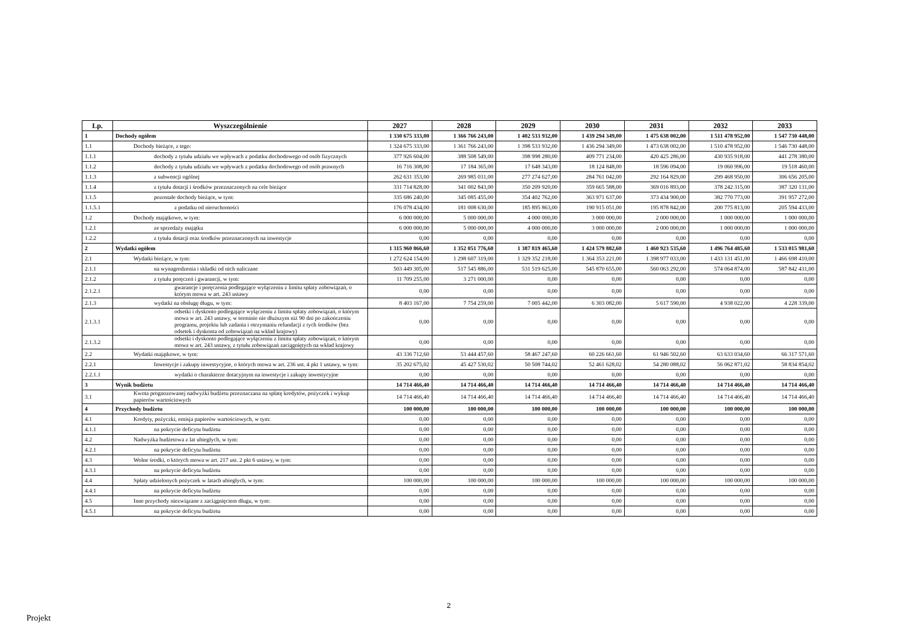| Lp. | Wyszczególnienie | 2027 | 2028 | 2029 | 2030 | 2031 | 2032 | 2033 |
| --- | --- | --- | --- | --- | --- | --- | --- | --- |
| 1 | Dochody ogółem | 1 330 675 333,00 | 1 366 766 243,00 | 1 402 533 932,00 | 1 439 294 349,00 | 1 475 638 002,00 | 1 511 478 952,00 | 1 547 730 448,00 |
| 1.1 | Dochody bieżące, z tego: | 1 324 675 333,00 | 1 361 766 243,00 | 1 398 533 932,00 | 1 436 294 349,00 | 1 473 638 002,00 | 1 510 478 952,00 | 1 546 730 448,00 |
| 1.1.1 | dochody z tytułu udziału we wpływach z podatku dochodowego od osób fizycznych | 377 926 604,00 | 388 508 549,00 | 398 998 280,00 | 409 771 234,00 | 420 425 286,00 | 430 935 918,00 | 441 278 380,00 |
| 1.1.2 | dochody z tytułu udziału we wpływach z podatku dochodowego od osób prawnych | 16 716 308,00 | 17 184 365,00 | 17 648 343,00 | 18 124 848,00 | 18 596 094,00 | 19 060 996,00 | 19 518 460,00 |
| 1.1.3 | z subwencji ogólnej | 262 631 353,00 | 269 985 031,00 | 277 274 627,00 | 284 761 042,00 | 292 164 829,00 | 299 468 950,00 | 306 656 205,00 |
| 1.1.4 | z tytułu dotacji i środków przeznaczonych na cele bieżące | 331 714 828,00 | 341 002 843,00 | 350 209 920,00 | 359 665 588,00 | 369 016 893,00 | 378 242 315,00 | 387 320 131,00 |
| 1.1.5 | pozostałe dochody bieżące, w tym: | 335 686 240,00 | 345 085 455,00 | 354 402 762,00 | 363 971 637,00 | 373 434 900,00 | 382 770 773,00 | 391 957 272,00 |
| 1.1.5.1 | z podatku od nieruchomości | 176 078 434,00 | 181 008 630,00 | 185 895 863,00 | 190 915 051,00 | 195 878 842,00 | 200 775 813,00 | 205 594 433,00 |
| 1.2 | Dochody majątkowe, w tym: | 6 000 000,00 | 5 000 000,00 | 4 000 000,00 | 3 000 000,00 | 2 000 000,00 | 1 000 000,00 | 1 000 000,00 |
| 1.2.1 | ze sprzedaży majątku | 6 000 000,00 | 5 000 000,00 | 4 000 000,00 | 3 000 000,00 | 2 000 000,00 | 1 000 000,00 | 1 000 000,00 |
| 1.2.2 | z tytułu dotacji oraz środków przeznaczonych na inwestycje | 0,00 | 0,00 | 0,00 | 0,00 | 0,00 | 0,00 | 0,00 |
| 2 | Wydatki ogółem | 1 315 960 866,60 | 1 352 051 776,60 | 1 387 819 465,60 | 1 424 579 882,60 | 1 460 923 535,60 | 1 496 764 485,60 | 1 533 015 981,60 |
| 2.1 | Wydatki bieżące, w tym: | 1 272 624 154,00 | 1 298 607 319,00 | 1 329 352 218,00 | 1 364 353 221,00 | 1 398 977 033,00 | 1 433 131 451,00 | 1 466 698 410,00 |
| 2.1.1 | na wynagrodzenia i składki od nich naliczane | 503 449 305,00 | 517 545 886,00 | 531 519 625,00 | 545 870 655,00 | 560 063 292,00 | 574 064 874,00 | 587 842 431,00 |
| 2.1.2 | z tytułu poręczeń i gwarancji, w tym: | 11 709 255,00 | 3 271 000,00 | 0,00 | 0,00 | 0,00 | 0,00 | 0,00 |
| 2.1.2.1 | gwarancje i poręczenia podlegające wyłączeniu z limitu spłaty zobowiązań, o którym mowa w art. 243 ustawy | 0,00 | 0,00 | 0,00 | 0,00 | 0,00 | 0,00 | 0,00 |
| 2.1.3 | wydatki na obsługę długu, w tym: | 8 403 167,00 | 7 754 259,00 | 7 005 442,00 | 6 303 082,00 | 5 617 590,00 | 4 938 022,00 | 4 228 339,00 |
| 2.1.3.1 | odsetki i dyskonto podlegające wyłączeniu z limitu spłaty zobowiązań, o którym mowa w art. 243 ustawy, w terminie nie dłuższym niż 90 dni po zakończeniu programu, projektu lub zadania i otrzymaniu refundacji z tych środków (bez odsetek i dyskonta od zobowiązań na wkład krajowy) | 0,00 | 0,00 | 0,00 | 0,00 | 0,00 | 0,00 | 0,00 |
| 2.1.3.2 | odsetki i dyskonto podlegające wyłączeniu z limitu spłaty zobowiązań, o którym mowa w art. 243 ustawy, z tytułu zobowiązań zaciągniętych na wkład krajowy | 0,00 | 0,00 | 0,00 | 0,00 | 0,00 | 0,00 | 0,00 |
| 2.2 | Wydatki majątkowe, w tym: | 43 336 712,60 | 53 444 457,60 | 58 467 247,60 | 60 226 661,60 | 61 946 502,60 | 63 633 034,60 | 66 317 571,60 |
| 2.2.1 | Inwestycje i zakupy inwestycyjne, o których mowa w art. 236 ust. 4 pkt 1 ustawy, w tym: | 35 202 675,02 | 45 427 530,02 | 50 508 744,02 | 52 461 628,02 | 54 280 088,02 | 56 062 871,02 | 58 834 854,02 |
| 2.2.1.1 | wydatki o charakterze dotacyjnym na inwestycje i zakupy inwestycyjne | 0,00 | 0,00 | 0,00 | 0,00 | 0,00 | 0,00 | 0,00 |
| 3 | Wynik budżetu | 14 714 466,40 | 14 714 466,40 | 14 714 466,40 | 14 714 466,40 | 14 714 466,40 | 14 714 466,40 | 14 714 466,40 |
| 3.1 | Kwota prognozowanej nadwyżki budżetu przeznaczana na spłatę kredytów, pożyczek i wykup papierów wartościowych | 14 714 466,40 | 14 714 466,40 | 14 714 466,40 | 14 714 466,40 | 14 714 466,40 | 14 714 466,40 | 14 714 466,40 |
| 4 | Przychody budżetu | 100 000,00 | 100 000,00 | 100 000,00 | 100 000,00 | 100 000,00 | 100 000,00 | 100 000,00 |
| 4.1 | Kredyty, pożyczki, emisja papierów wartościowych, w tym: | 0,00 | 0,00 | 0,00 | 0,00 | 0,00 | 0,00 | 0,00 |
| 4.1.1 | na pokrycie deficytu budżetu | 0,00 | 0,00 | 0,00 | 0,00 | 0,00 | 0,00 | 0,00 |
| 4.2 | Nadwyżka budżetowa z lat ubiegłych, w tym: | 0,00 | 0,00 | 0,00 | 0,00 | 0,00 | 0,00 | 0,00 |
| 4.2.1 | na pokrycie deficytu budżetu | 0,00 | 0,00 | 0,00 | 0,00 | 0,00 | 0,00 | 0,00 |
| 4.3 | Wolne środki, o których mowa w art. 217 ust. 2 pkt 6 ustawy, w tym: | 0,00 | 0,00 | 0,00 | 0,00 | 0,00 | 0,00 | 0,00 |
| 4.3.1 | na pokrycie deficytu budżetu | 0,00 | 0,00 | 0,00 | 0,00 | 0,00 | 0,00 | 0,00 |
| 4.4 | Spłaty udzielonych pożyczek w latach ubiegłych, w tym: | 100 000,00 | 100 000,00 | 100 000,00 | 100 000,00 | 100 000,00 | 100 000,00 | 100 000,00 |
| 4.4.1 | na pokrycie deficytu budżetu | 0,00 | 0,00 | 0,00 | 0,00 | 0,00 | 0,00 | 0,00 |
| 4.5 | Inne przychody niezwiązane z zaciągnięciem długu, w tym: | 0,00 | 0,00 | 0,00 | 0,00 | 0,00 | 0,00 | 0,00 |
| 4.5.1 | na pokrycie deficytu budżetu | 0,00 | 0,00 | 0,00 | 0,00 | 0,00 | 0,00 | 0,00 |
2
Projekt